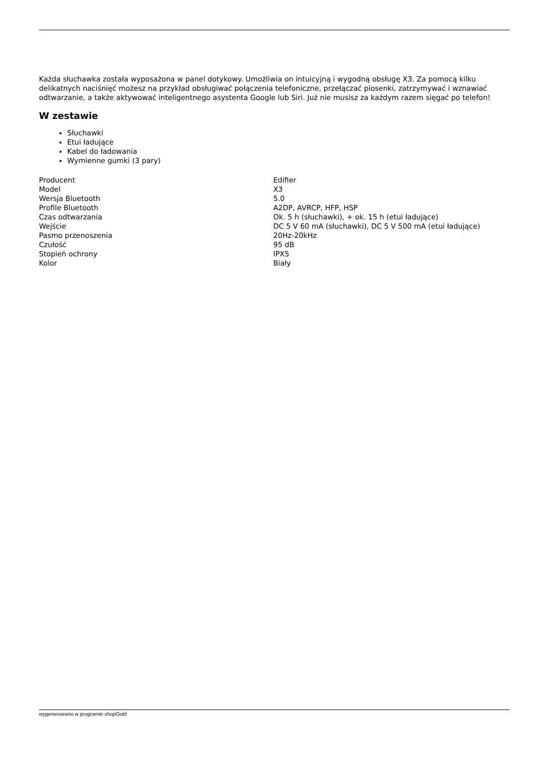Każda słuchawka została wyposażona w panel dotykowy. Umożliwia on intuicyjną i wygodną obsługę X3. Za pomocą kilku delikatnych naciśnięć możesz na przykład obsługiwać połączenia telefoniczne, przełączać piosenki, zatrzymywać i wznawiać odtwarzanie, a także aktywować inteligentnego asystenta Google lub Siri. Już nie musisz za każdym razem sięgać po telefon!
W zestawie
Słuchawki
Etui ładujące
Kabel do ładowania
Wymienne gumki (3 pary)
| Producent | Edifier |
| Model | X3 |
| Wersja Bluetooth | 5.0 |
| Profile Bluetooth | A2DP, AVRCP, HFP, HSP |
| Czas odtwarzania | Ok. 5 h (słuchawki), + ok. 15 h (etui ładujące) |
| Wejście | DC 5 V 60 mA (słuchawki), DC 5 V 500 mA (etui ładujące) |
| Pasmo przenoszenia | 20Hz-20kHz |
| Czułość | 95 dB |
| Stopień ochrony | IPX5 |
| Kolor | Biały |
wygenerowano w programie shopGold